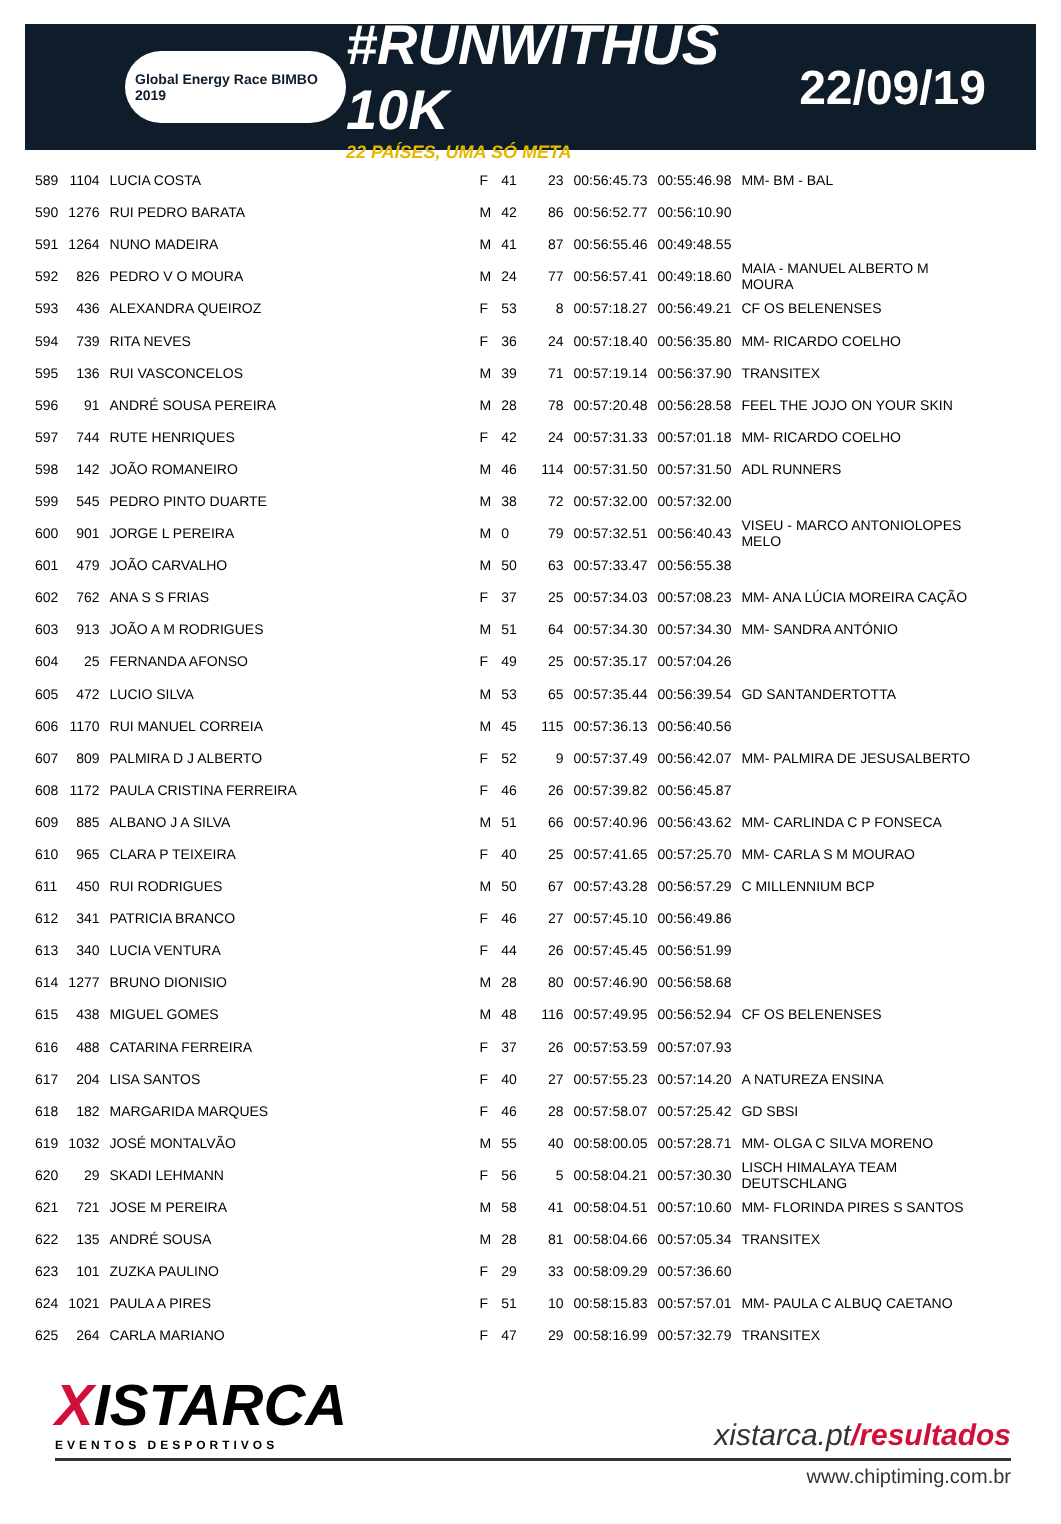Global Energy Race BIMBO 2019
#RUNWITHUS 10K
22 PAÍSES, UMA SÓ META
22/09/19
| 589 | 1104 | LUCIA COSTA | F | 41 | 23 | 00:56:45.73 | 00:55:46.98 | MM- BM - BAL |
| 590 | 1276 | RUI PEDRO BARATA | M | 42 | 86 | 00:56:52.77 | 00:56:10.90 | |
| 591 | 1264 | NUNO MADEIRA | M | 41 | 87 | 00:56:55.46 | 00:49:48.55 | |
| 592 | 826 | PEDRO V O MOURA | M | 24 | 77 | 00:56:57.41 | 00:49:18.60 | MAIA - MANUEL ALBERTO M MOURA |
| 593 | 436 | ALEXANDRA QUEIROZ | F | 53 | 8 | 00:57:18.27 | 00:56:49.21 | CF OS BELENENSES |
| 594 | 739 | RITA NEVES | F | 36 | 24 | 00:57:18.40 | 00:56:35.80 | MM- RICARDO COELHO |
| 595 | 136 | RUI VASCONCELOS | M | 39 | 71 | 00:57:19.14 | 00:56:37.90 | TRANSITEX |
| 596 | 91 | ANDRÉ SOUSA PEREIRA | M | 28 | 78 | 00:57:20.48 | 00:56:28.58 | FEEL THE JOJO ON YOUR SKIN |
| 597 | 744 | RUTE HENRIQUES | F | 42 | 24 | 00:57:31.33 | 00:57:01.18 | MM- RICARDO COELHO |
| 598 | 142 | JOÃO ROMANEIRO | M | 46 | 114 | 00:57:31.50 | 00:57:31.50 | ADL RUNNERS |
| 599 | 545 | PEDRO PINTO DUARTE | M | 38 | 72 | 00:57:32.00 | 00:57:32.00 | |
| 600 | 901 | JORGE L PEREIRA | M | 0 | 79 | 00:57:32.51 | 00:56:40.43 | VISEU - MARCO ANTONIOLOPES MELO |
| 601 | 479 | JOÃO CARVALHO | M | 50 | 63 | 00:57:33.47 | 00:56:55.38 | |
| 602 | 762 | ANA S S FRIAS | F | 37 | 25 | 00:57:34.03 | 00:57:08.23 | MM- ANA LÚCIA MOREIRA CAÇÃO |
| 603 | 913 | JOÃO A M RODRIGUES | M | 51 | 64 | 00:57:34.30 | 00:57:34.30 | MM- SANDRA ANTÓNIO |
| 604 | 25 | FERNANDA AFONSO | F | 49 | 25 | 00:57:35.17 | 00:57:04.26 | |
| 605 | 472 | LUCIO SILVA | M | 53 | 65 | 00:57:35.44 | 00:56:39.54 | GD SANTANDERTOTTA |
| 606 | 1170 | RUI MANUEL CORREIA | M | 45 | 115 | 00:57:36.13 | 00:56:40.56 | |
| 607 | 809 | PALMIRA D J ALBERTO | F | 52 | 9 | 00:57:37.49 | 00:56:42.07 | MM- PALMIRA DE JESUSALBERTO |
| 608 | 1172 | PAULA CRISTINA FERREIRA | F | 46 | 26 | 00:57:39.82 | 00:56:45.87 | |
| 609 | 885 | ALBANO J A SILVA | M | 51 | 66 | 00:57:40.96 | 00:56:43.62 | MM- CARLINDA C P FONSECA |
| 610 | 965 | CLARA P TEIXEIRA | F | 40 | 25 | 00:57:41.65 | 00:57:25.70 | MM- CARLA S M MOURAO |
| 611 | 450 | RUI RODRIGUES | M | 50 | 67 | 00:57:43.28 | 00:56:57.29 | C MILLENNIUM BCP |
| 612 | 341 | PATRICIA BRANCO | F | 46 | 27 | 00:57:45.10 | 00:56:49.86 | |
| 613 | 340 | LUCIA VENTURA | F | 44 | 26 | 00:57:45.45 | 00:56:51.99 | |
| 614 | 1277 | BRUNO DIONISIO | M | 28 | 80 | 00:57:46.90 | 00:56:58.68 | |
| 615 | 438 | MIGUEL GOMES | M | 48 | 116 | 00:57:49.95 | 00:56:52.94 | CF OS BELENENSES |
| 616 | 488 | CATARINA FERREIRA | F | 37 | 26 | 00:57:53.59 | 00:57:07.93 | |
| 617 | 204 | LISA SANTOS | F | 40 | 27 | 00:57:55.23 | 00:57:14.20 | A NATUREZA ENSINA |
| 618 | 182 | MARGARIDA MARQUES | F | 46 | 28 | 00:57:58.07 | 00:57:25.42 | GD SBSI |
| 619 | 1032 | JOSÉ MONTALVÃO | M | 55 | 40 | 00:58:00.05 | 00:57:28.71 | MM- OLGA C SILVA MORENO |
| 620 | 29 | SKADI LEHMANN | F | 56 | 5 | 00:58:04.21 | 00:57:30.30 | LISCH HIMALAYA TEAM DEUTSCHLANG |
| 621 | 721 | JOSE M PEREIRA | M | 58 | 41 | 00:58:04.51 | 00:57:10.60 | MM- FLORINDA PIRES S SANTOS |
| 622 | 135 | ANDRÉ SOUSA | M | 28 | 81 | 00:58:04.66 | 00:57:05.34 | TRANSITEX |
| 623 | 101 | ZUZKA PAULINO | F | 29 | 33 | 00:58:09.29 | 00:57:36.60 | |
| 624 | 1021 | PAULA A PIRES | F | 51 | 10 | 00:58:15.83 | 00:57:57.01 | MM- PAULA C ALBUQ CAETANO |
| 625 | 264 | CARLA MARIANO | F | 47 | 29 | 00:58:16.99 | 00:57:32.79 | TRANSITEX |
XISTARCA
EVENTOS DESPORTIVOS
xistarca.pt/resultados
www.chiptiming.com.br